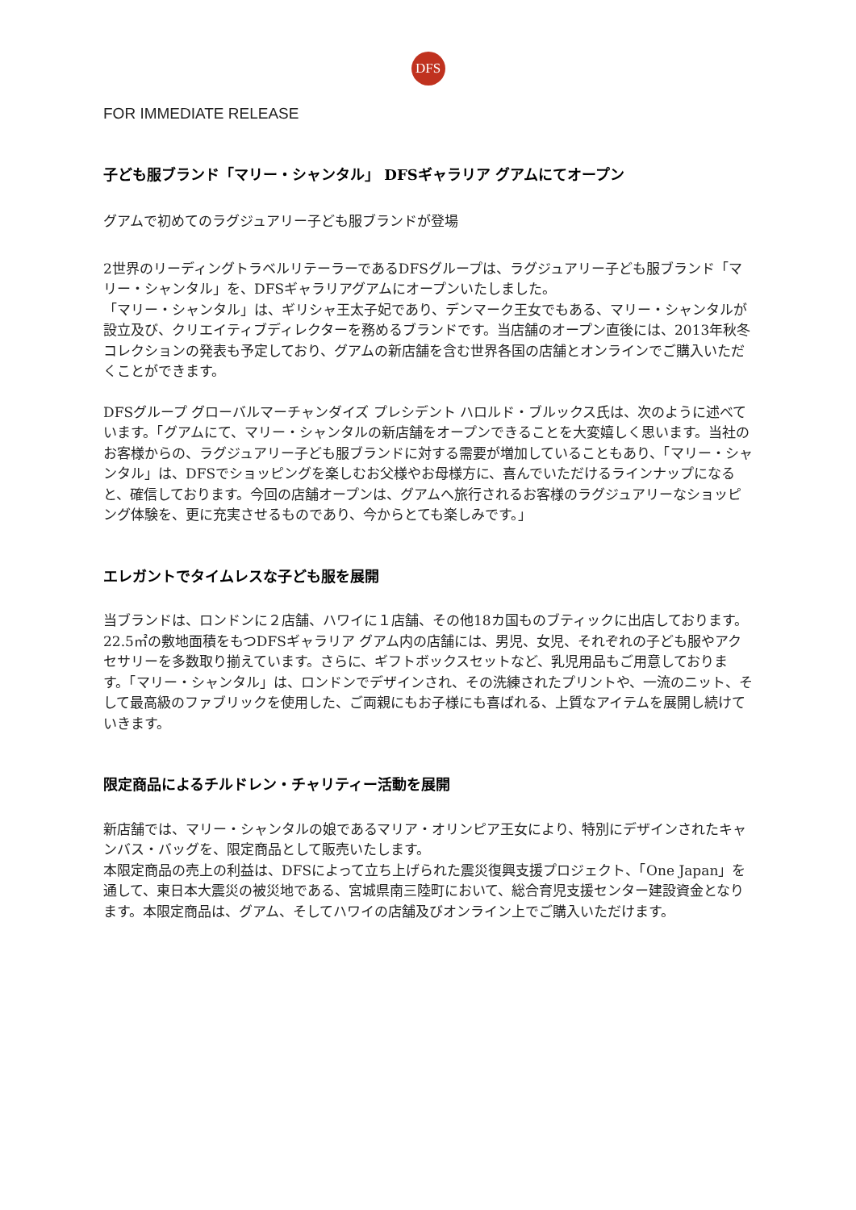DFS
FOR IMMEDIATE RELEASE
子ども服ブランド「マリー・シャンタル」 DFSギャラリア グアムにてオープン
グアムで初めてのラグジュアリー子ども服ブランドが登場
2世界のリーディングトラベルリテーラーであるDFSグループは、ラグジュアリー子ども服ブランド「マリー・シャンタル」を、DFSギャラリアグアムにオープンいたしました。
「マリー・シャンタル」は、ギリシャ王太子妃であり、デンマーク王女でもある、マリー・シャンタルが設立及び、クリエイティブディレクターを務めるブランドです。当店舗のオープン直後には、2013年秋冬コレクションの発表も予定しており、グアムの新店舗を含む世界各国の店舗とオンラインでご購入いただくことができます。
DFSグループ グローバルマーチャンダイズ プレシデント ハロルド・ブルックス氏は、次のように述べています。「グアムにて、マリー・シャンタルの新店舗をオープンできることを大変嬉しく思います。当社のお客様からの、ラグジュアリー子ども服ブランドに対する需要が増加していることもあり、「マリー・シャンタル」は、DFSでショッピングを楽しむお父様やお母様方に、喜んでいただけるラインナップになると、確信しております。今回の店舗オープンは、グアムへ旅行されるお客様のラグジュアリーなショッピング体験を、更に充実させるものであり、今からとても楽しみです。」
エレガントでタイムレスな子ども服を展開
当ブランドは、ロンドンに２店舗、ハワイに１店舗、その他18カ国ものブティックに出店しております。22.5㎡の敷地面積をもつDFSギャラリア グアム内の店舗には、男児、女児、それぞれの子ども服やアクセサリーを多数取り揃えています。さらに、ギフトボックスセットなど、乳児用品もご用意しております。「マリー・シャンタル」は、ロンドンでデザインされ、その洗練されたプリントや、一流のニット、そして最高級のファブリックを使用した、ご両親にもお子様にも喜ばれる、上質なアイテムを展開し続けていきます。
限定商品によるチルドレン・チャリティー活動を展開
新店舗では、マリー・シャンタルの娘であるマリア・オリンピア王女により、特別にデザインされたキャンバス・バッグを、限定商品として販売いたします。
本限定商品の売上の利益は、DFSによって立ち上げられた震災復興支援プロジェクト、「One Japan」を通して、東日本大震災の被災地である、宮城県南三陸町において、総合育児支援センター建設資金となります。本限定商品は、グアム、そしてハワイの店舗及びオンライン上でご購入いただけます。